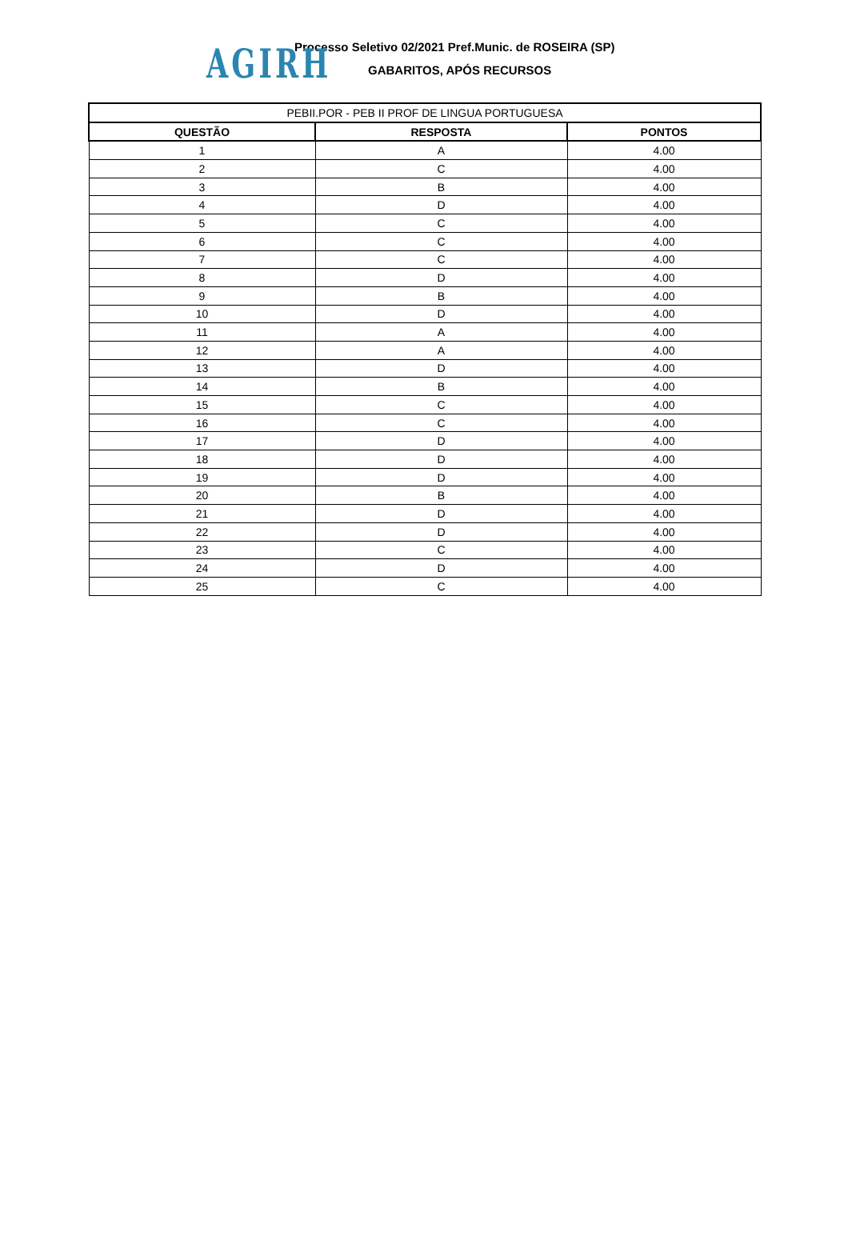AGIRH
Processo Seletivo 02/2021 Pref.Munic. de ROSEIRA (SP)
GABARITOS, APÓS RECURSOS
| PEBII.POR - PEB II PROF DE LINGUA PORTUGUESA | | |
| --- | --- | --- |
| QUESTÃO | RESPOSTA | PONTOS |
| 1 | A | 4.00 |
| 2 | C | 4.00 |
| 3 | B | 4.00 |
| 4 | D | 4.00 |
| 5 | C | 4.00 |
| 6 | C | 4.00 |
| 7 | C | 4.00 |
| 8 | D | 4.00 |
| 9 | B | 4.00 |
| 10 | D | 4.00 |
| 11 | A | 4.00 |
| 12 | A | 4.00 |
| 13 | D | 4.00 |
| 14 | B | 4.00 |
| 15 | C | 4.00 |
| 16 | C | 4.00 |
| 17 | D | 4.00 |
| 18 | D | 4.00 |
| 19 | D | 4.00 |
| 20 | B | 4.00 |
| 21 | D | 4.00 |
| 22 | D | 4.00 |
| 23 | C | 4.00 |
| 24 | D | 4.00 |
| 25 | C | 4.00 |